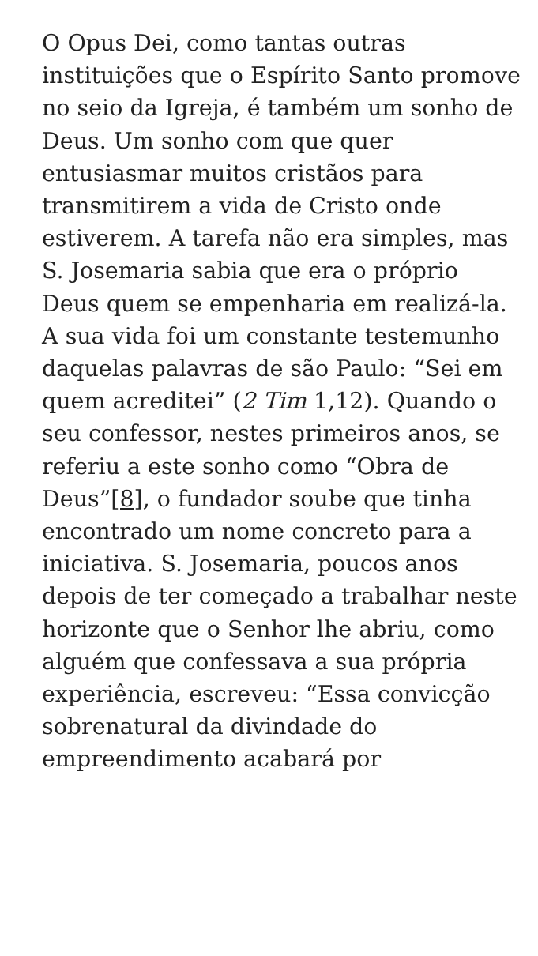O Opus Dei, como tantas outras instituições que o Espírito Santo promove no seio da Igreja, é também um sonho de Deus. Um sonho com que quer entusiasmar muitos cristãos para transmitirem a vida de Cristo onde estiverem. A tarefa não era simples, mas S. Josemaria sabia que era o próprio Deus quem se empenharia em realizá-la. A sua vida foi um constante testemunho daquelas palavras de são Paulo: “Sei em quem acreditei” (2 Tim 1,12). Quando o seu confessor, nestes primeiros anos, se referiu a este sonho como “Obra de Deus”[8], o fundador soube que tinha encontrado um nome concreto para a iniciativa. S. Josemaria, poucos anos depois de ter começado a trabalhar neste horizonte que o Senhor lhe abriu, como alguém que confessava a sua própria experiência, escreveu: “Essa convicção sobrenatural da divindade do empreendimento acabará por